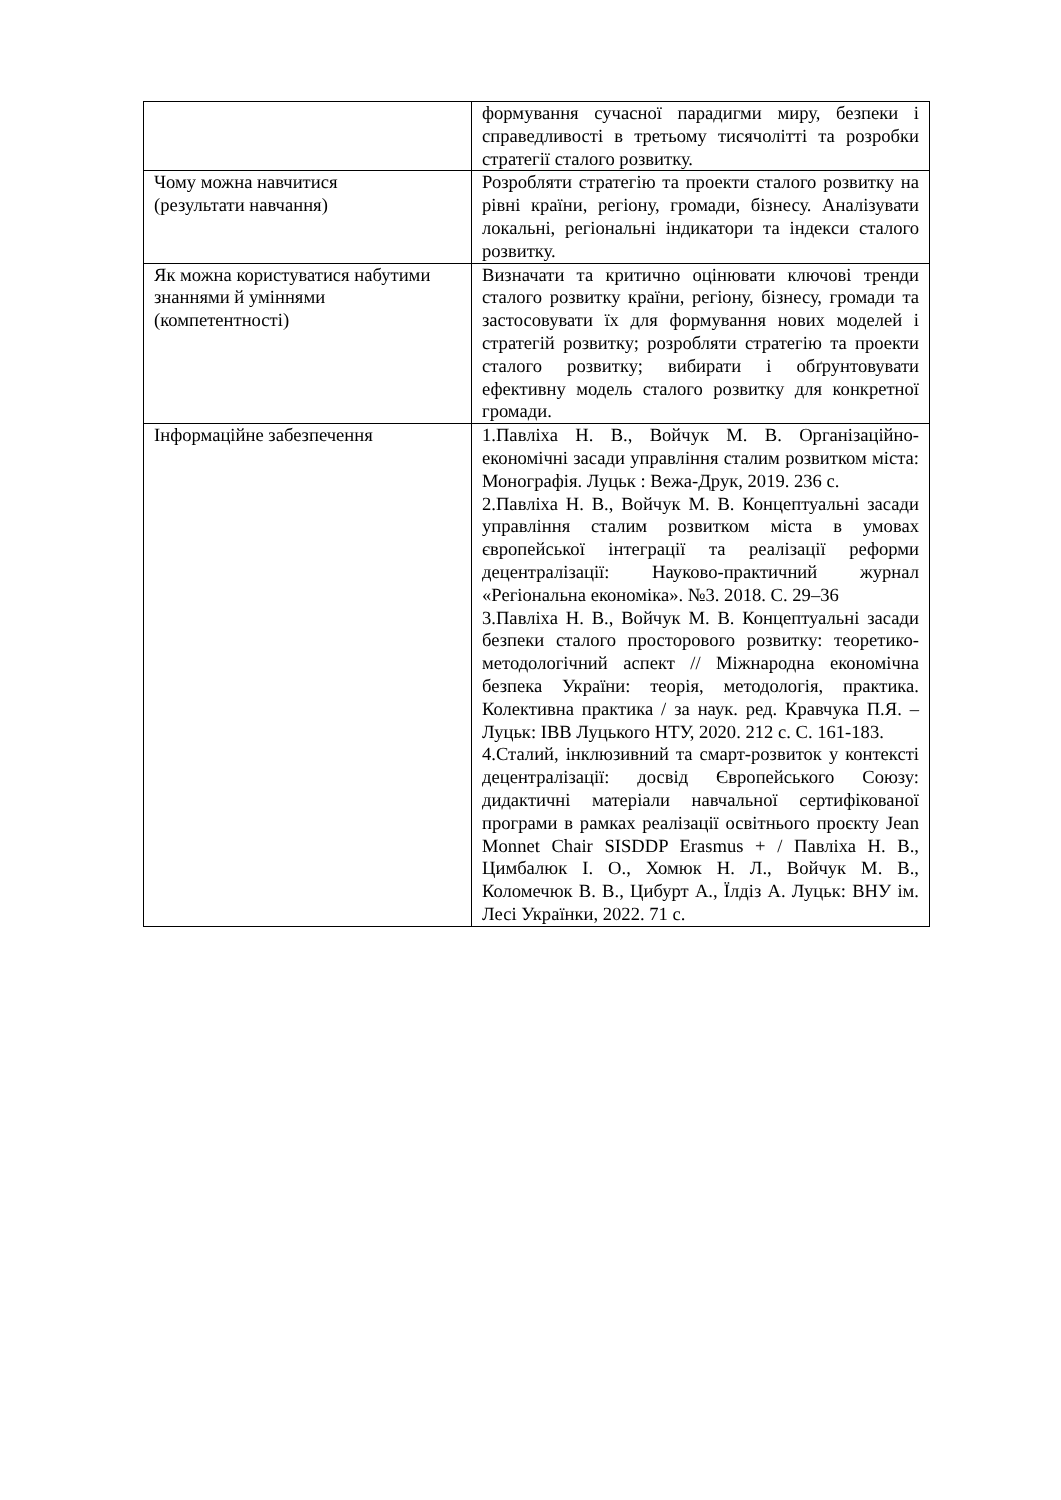| | формування сучасної парадигми миру, безпеки і справедливості в третьому тисячолітті та розробки стратегії сталого розвитку. |
| Чому можна навчитися (результати навчання) | Розробляти стратегію та проекти сталого розвитку на рівні країни, регіону, громади, бізнесу. Аналізувати локальні, регіональні індикатори та індекси сталого розвитку. |
| Як можна користуватися набутими знаннями й уміннями (компетентності) | Визначати та критично оцінювати ключові тренди сталого розвитку країни, регіону, бізнесу, громади та застосовувати їх для формування нових моделей і стратегій розвитку; розробляти стратегію та проекти сталого розвитку; вибирати і обґрунтовувати ефективну модель сталого розвитку для конкретної громади. |
| Інформаційне забезпечення | 1.Павліха Н. В., Войчук М. В. Організаційно-економічні засади управління сталим розвитком міста: Монографія. Луцьк : Вежа-Друк, 2019. 236 с. 2.Павліха Н. В., Войчук М. В. Концептуальні засади управління сталим розвитком міста в умовах європейської інтеграції та реалізації реформи децентралізації: Науково-практичний журнал «Регіональна економіка». №3. 2018. С. 29–36 3.Павліха Н. В., Войчук М. В. Концептуальні засади безпеки сталого просторового розвитку: теоретико-методологічний аспект // Міжнародна економічна безпека України: теорія, методологія, практика. Колективна практика / за наук. ред. Кравчука П.Я. – Луцьк: ІВВ Луцького НТУ, 2020. 212 с. С. 161-183. 4.Сталий, інклюзивний та смарт-розвиток у контексті децентралізації: досвід Європейського Союзу: дидактичні матеріали навчальної сертифікованої програми в рамках реалізації освітнього проєкту Jean Monnet Chair SISDDP Erasmus + / Павліха Н. В., Цимбалюк І. О., Хомюк Н. Л., Войчук М. В., Коломечюк В. В., Цибурт А., Їлдіз А. Луцьк: ВНУ ім. Лесі Українки, 2022. 71 с. |